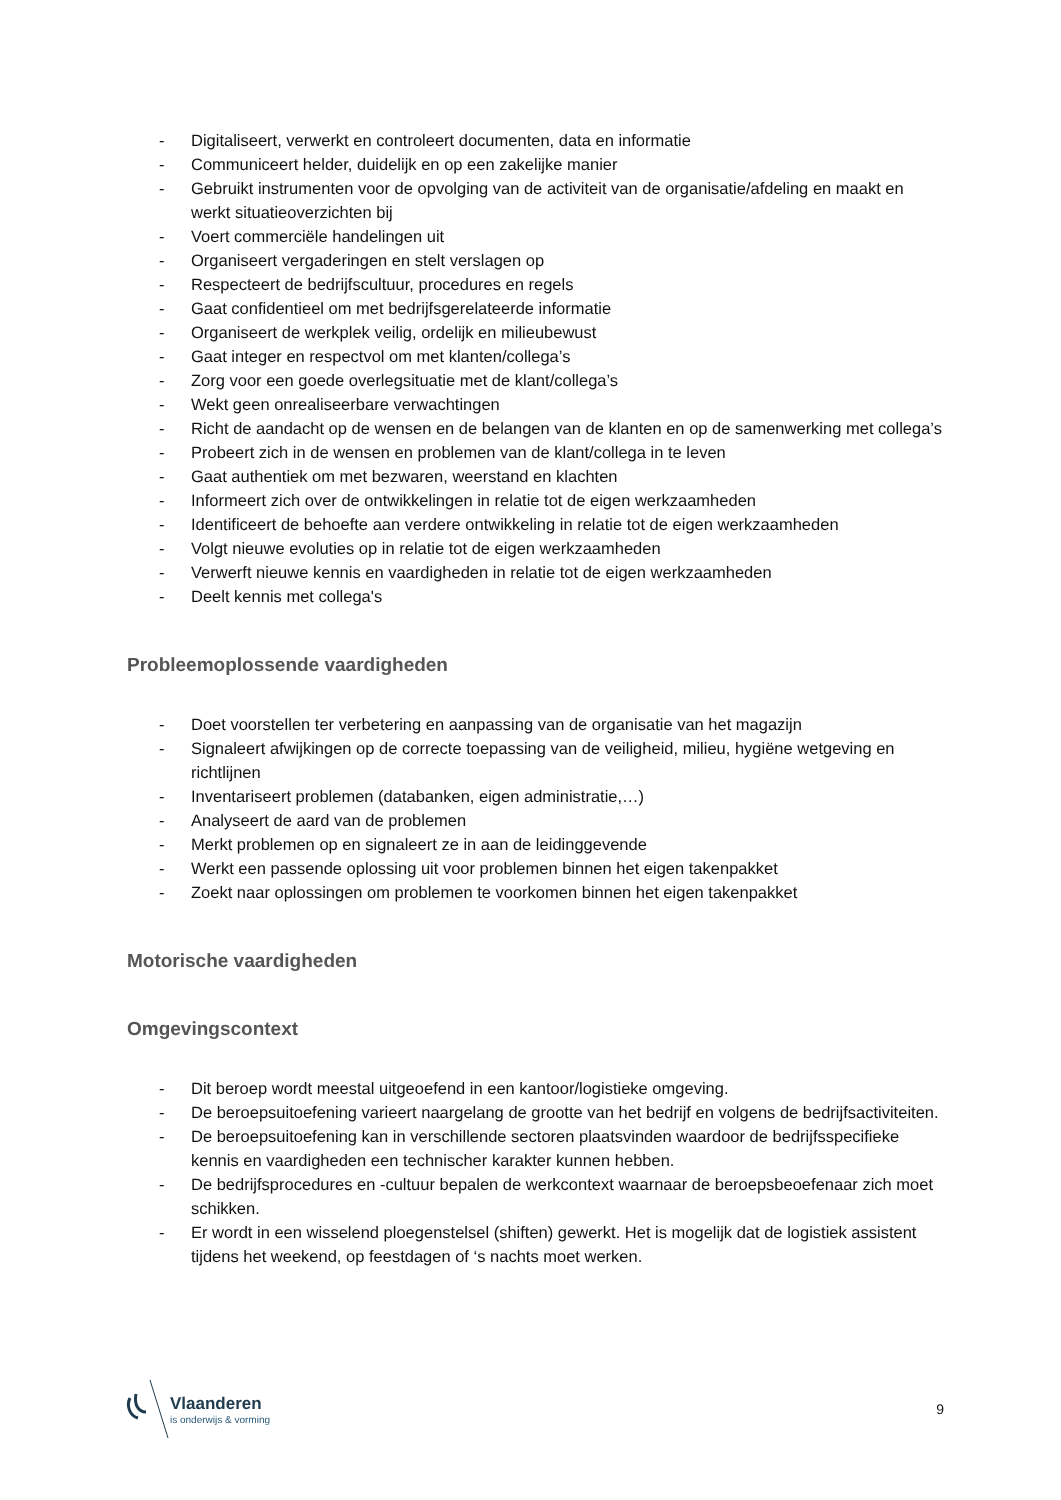- Digitaliseert, verwerkt en controleert documenten, data en informatie
- Communiceert helder, duidelijk en op een zakelijke manier
- Gebruikt instrumenten voor de opvolging van de activiteit van de organisatie/afdeling en maakt en werkt situatieoverzichten bij
- Voert commerciële handelingen uit
- Organiseert vergaderingen en stelt verslagen op
- Respecteert de bedrijfscultuur, procedures en regels
- Gaat confidentieel om met bedrijfsgerelateerde informatie
- Organiseert de werkplek veilig, ordelijk en milieubewust
- Gaat integer en respectvol om met klanten/collega’s
- Zorg voor een goede overlegsituatie met de klant/collega’s
- Wekt geen onrealiseerbare verwachtingen
- Richt de aandacht op de wensen en de belangen van de klanten en op de samenwerking met collega’s
- Probeert zich in de wensen en problemen van de klant/collega in te leven
- Gaat authentiek om met bezwaren, weerstand en klachten
- Informeert zich over de ontwikkelingen in relatie tot de eigen werkzaamheden
- Identificeert de behoefte aan verdere ontwikkeling in relatie tot de eigen werkzaamheden
- Volgt nieuwe evoluties op in relatie tot de eigen werkzaamheden
- Verwerft nieuwe kennis en vaardigheden in relatie tot de eigen werkzaamheden
- Deelt kennis met collega's
Probleemoplossende vaardigheden
- Doet voorstellen ter verbetering en aanpassing van de organisatie van het magazijn
- Signaleert afwijkingen op de correcte toepassing van de veiligheid, milieu, hygiëne wetgeving en richtlijnen
- Inventariseert problemen (databanken, eigen administratie,…)
- Analyseert de aard van de problemen
- Merkt problemen op en signaleert ze in aan de leidinggevende
- Werkt een passende oplossing uit voor problemen binnen het eigen takenpakket
- Zoekt naar oplossingen om problemen te voorkomen binnen het eigen takenpakket
Motorische vaardigheden
Omgevingscontext
- Dit beroep wordt meestal uitgeoefend in een kantoor/logistieke omgeving.
- De beroepsuitoefening varieert naargelang de grootte van het bedrijf en volgens de bedrijfsactiviteiten.
- De beroepsuitoefening kan in verschillende sectoren plaatsvinden waardoor de bedrijfsspecifieke kennis en vaardigheden een technischer karakter kunnen hebben.
- De bedrijfsprocedures en -cultuur bepalen de werkcontext waarnaar de beroepsbeoefenaar zich moet schikken.
- Er wordt in een wisselend ploegenstelsel (shiften) gewerkt. Het is mogelijk dat de logistiek assistent tijdens het weekend, op feestdagen of ‘s nachts moet werken.
Vlaanderen
is onderwijs & vorming
9